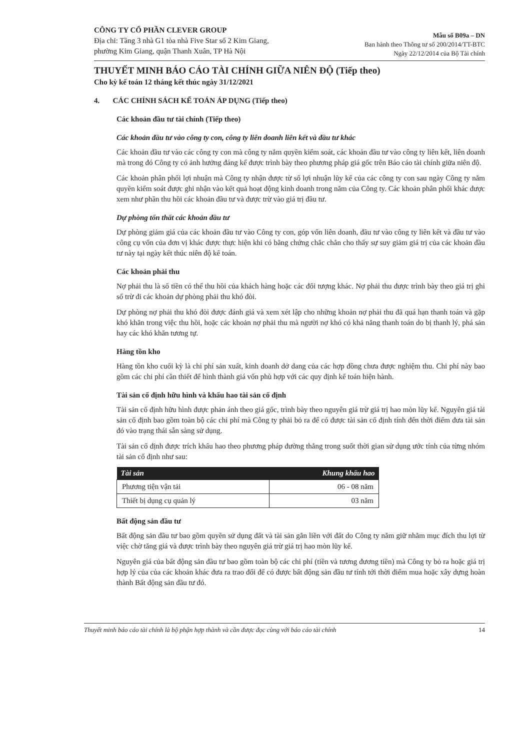CÔNG TY CỔ PHẦN CLEVER GROUP
Địa chỉ: Tầng 3 nhà G1 tòa nhà Five Star số 2 Kim Giang,
phường Kim Giang, quận Thanh Xuân, TP Hà Nội
Mẫu số B09a – DN
Ban hành theo Thông tư số 200/2014/TT-BTC
Ngày 22/12/2014 của Bộ Tài chính
THUYẾT MINH BÁO CÁO TÀI CHÍNH GIỮA NIÊN ĐỘ (Tiếp theo)
Cho kỳ kế toán 12 tháng kết thúc ngày 31/12/2021
4. CÁC CHÍNH SÁCH KẾ TOÁN ÁP DỤNG (Tiếp theo)
Các khoản đầu tư tài chính (Tiếp theo)
Các khoản đầu tư vào công ty con, công ty liên doanh liên kết và đầu tư khác
Các khoản đầu tư vào các công ty con mà công ty nắm quyền kiểm soát, các khoản đầu tư vào công ty liên kết, liên doanh mà trong đó Công ty có ảnh hưởng đáng kể được trình bày theo phương pháp giá gốc trên Báo cáo tài chính giữa niên độ.
Các khoản phân phối lợi nhuận mà Công ty nhận được từ số lợi nhuận lũy kế của các công ty con sau ngày Công ty nắm quyền kiểm soát được ghi nhận vào kết quả hoạt động kinh doanh trong năm của Công ty. Các khoản phân phối khác được xem như phần thu hồi các khoản đầu tư và được trừ vào giá trị đầu tư.
Dự phòng tổn thất các khoản đầu tư
Dự phòng giảm giá của các khoản đầu tư vào Công ty con, góp vốn liên doanh, đầu tư vào công ty liên kết và đầu tư vào công cụ vốn của đơn vị khác được thực hiện khi có bằng chứng chắc chắn cho thấy sự suy giảm giá trị của các khoản đầu tư này tại ngày kết thúc niên độ kế toán.
Các khoản phải thu
Nợ phải thu là số tiền có thể thu hồi của khách hàng hoặc các đối tượng khác. Nợ phải thu được trình bày theo giá trị ghi sổ trừ đi các khoản dự phòng phải thu khó đòi.
Dự phòng nợ phải thu khó đòi được đánh giá và xem xét lập cho những khoản nợ phải thu đã quá hạn thanh toán và gặp khó khăn trong việc thu hồi, hoặc các khoản nợ phải thu mà người nợ khó có khả năng thanh toán do bị thanh lý, phá sản hay các khó khăn tương tự.
Hàng tồn kho
Hàng tồn kho cuối kỳ là chi phí sản xuất, kinh doanh dở dang của các hợp đồng chưa được nghiệm thu. Chi phí này bao gồm các chi phí cần thiết để hình thành giá vốn phù hợp với các quy định kế toán hiện hành.
Tài sản cố định hữu hình và khấu hao tài sản cố định
Tài sản cố định hữu hình được phản ánh theo giá gốc, trình bày theo nguyên giá trừ giá trị hao mòn lũy kế. Nguyên giá tài sản cố định bao gồm toàn bộ các chi phí mà Công ty phải bỏ ra để có được tài sản cố định tính đến thời điểm đưa tài sản đó vào trạng thái sẵn sàng sử dụng.
Tài sản cố định được trích khấu hao theo phương pháp đường thẳng trong suốt thời gian sử dụng ước tính của từng nhóm tài sản cố định như sau:
| Tài sản | Khung khấu hao |
| --- | --- |
| Phương tiện vận tải | 06 - 08 năm |
| Thiết bị dụng cụ quản lý | 03 năm |
Bất động sản đầu tư
Bất động sản đầu tư bao gồm quyền sử dụng đất và tài sản gắn liền với đất do Công ty nắm giữ nhằm mục đích thu lợi từ việc chờ tăng giá và được trình bày theo nguyên giá trừ giá trị hao mòn lũy kế.
Nguyên giá của bất động sản đầu tư bao gồm toàn bộ các chi phí (tiền và tương đương tiền) mà Công ty bỏ ra hoặc giá trị hợp lý của của các khoản khác đưa ra trao đổi để có được bất động sản đầu tư tính tới thời điểm mua hoặc xây dựng hoàn thành Bất động sản đầu tư đó.
Thuyết minh báo cáo tài chính là bộ phận hợp thành và cần được đọc cùng với báo cáo tài chính 14